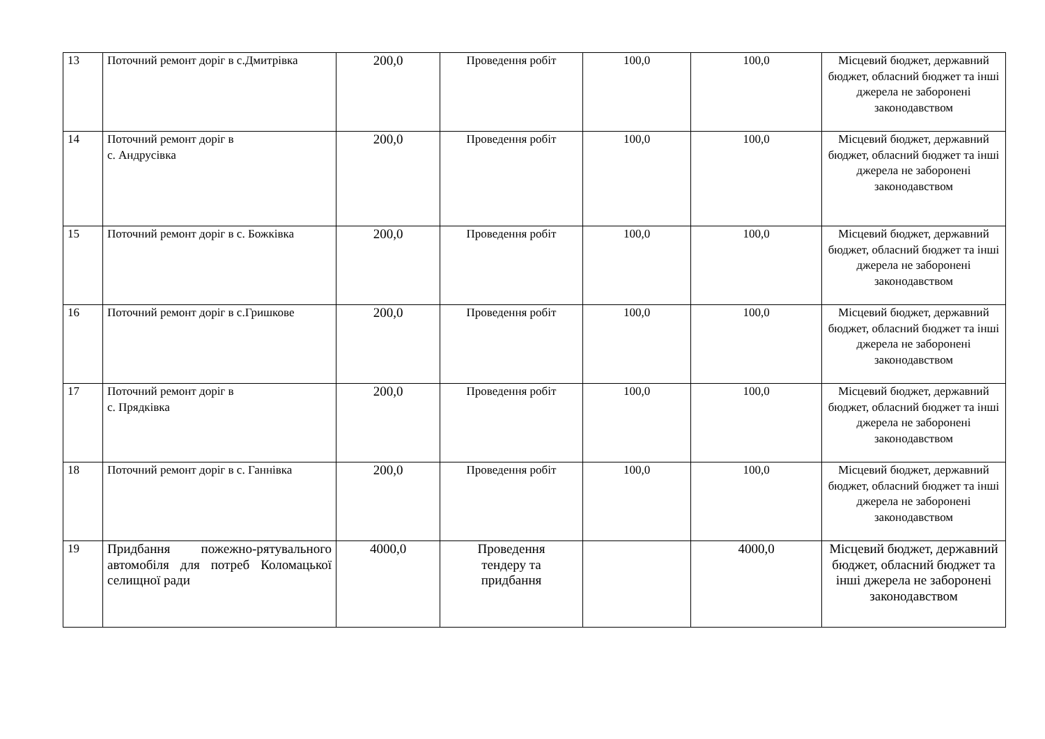| 13 | Поточний ремонт доріг в с.Дмитрівка | 200,0 | Проведення робіт | 100,0 | 100,0 | Місцевий бюджет, державний бюджет, обласний бюджет та інші джерела не заборонені законодавством |
| 14 | Поточний ремонт доріг в с. Андрусівка | 200,0 | Проведення робіт | 100,0 | 100,0 | Місцевий бюджет, державний бюджет, обласний бюджет та інші джерела не заборонені законодавством |
| 15 | Поточний ремонт доріг в с. Божківка | 200,0 | Проведення робіт | 100,0 | 100,0 | Місцевий бюджет, державний бюджет, обласний бюджет та інші джерела не заборонені законодавством |
| 16 | Поточний ремонт доріг в с.Гришкове | 200,0 | Проведення робіт | 100,0 | 100,0 | Місцевий бюджет, державний бюджет, обласний бюджет та інші джерела не заборонені законодавством |
| 17 | Поточний ремонт доріг в с. Прядківка | 200,0 | Проведення робіт | 100,0 | 100,0 | Місцевий бюджет, державний бюджет, обласний бюджет та інші джерела не заборонені законодавством |
| 18 | Поточний ремонт доріг в с. Ганнівка | 200,0 | Проведення робіт | 100,0 | 100,0 | Місцевий бюджет, державний бюджет, обласний бюджет та інші джерела не заборонені законодавством |
| 19 | Придбання пожежно-рятувального автомобіля для потреб Коломацької селищної ради | 4000,0 | Проведення тендеру та придбання | | 4000,0 | Місцевий бюджет, державний бюджет, обласний бюджет та інші джерела не заборонені законодавством |